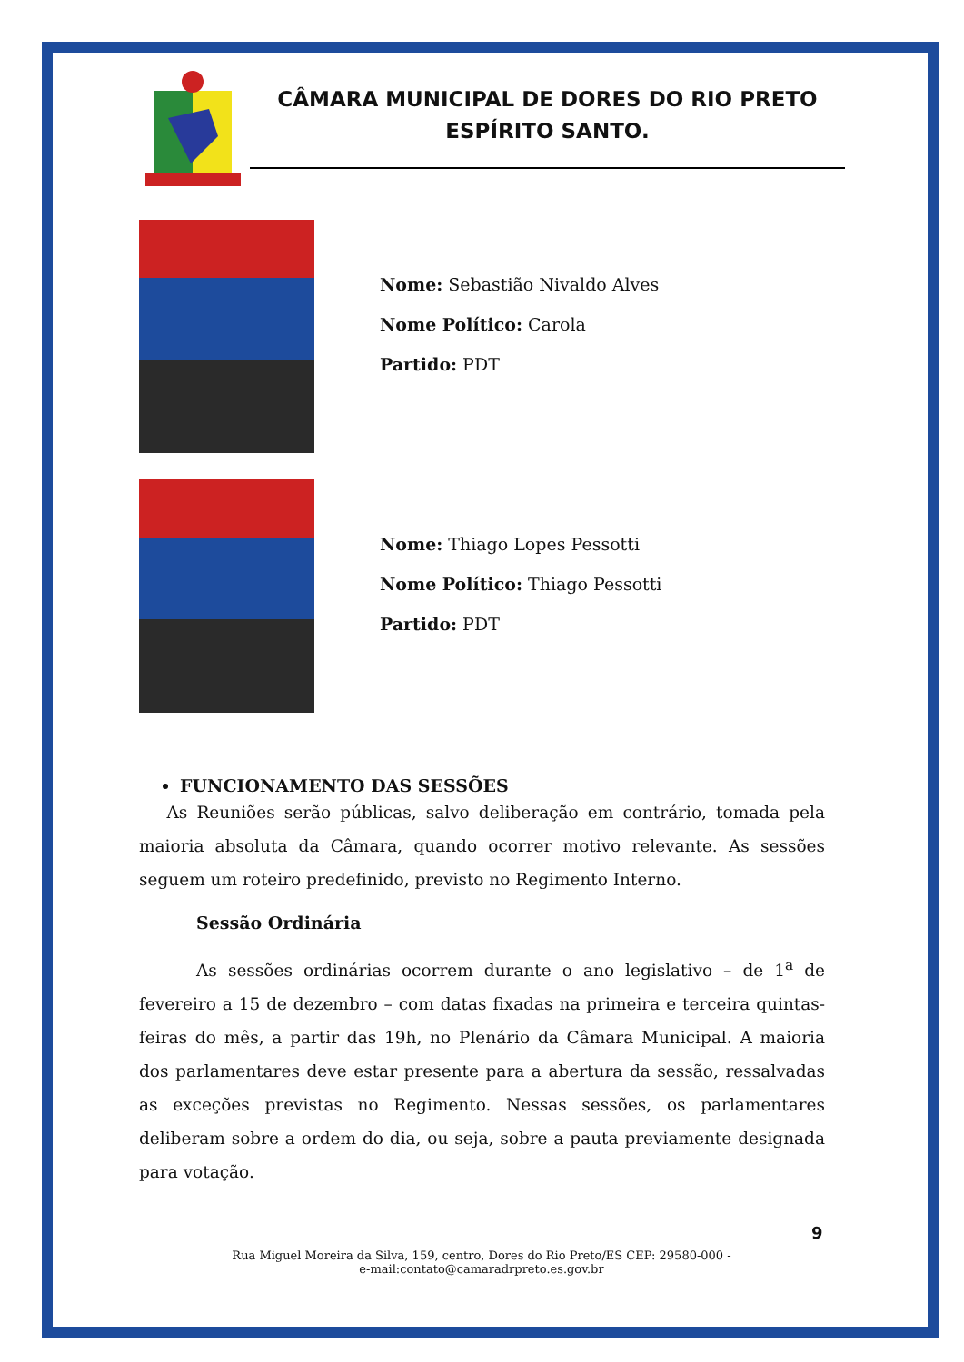CÂMARA MUNICIPAL DE DORES DO RIO PRETO
ESPÍRITO SANTO.
Nome: Sebastião Nivaldo Alves
Nome Político: Carola
Partido: PDT
Nome: Thiago Lopes Pessotti
Nome Político: Thiago Pessotti
Partido: PDT
FUNCIONAMENTO DAS SESSÕES
As Reuniões serão públicas, salvo deliberação em contrário, tomada pela maioria absoluta da Câmara, quando ocorrer motivo relevante. As sessões seguem um roteiro predefinido, previsto no Regimento Interno.
Sessão Ordinária
As sessões ordinárias ocorrem durante o ano legislativo – de 1<sup>a</sup> de fevereiro a 15 de dezembro – com datas fixadas na primeira e terceira quintas-feiras do mês, a partir das 19h, no Plenário da Câmara Municipal. A maioria dos parlamentares deve estar presente para a abertura da sessão, ressalvadas as exceções previstas no Regimento. Nessas sessões, os parlamentares deliberam sobre a ordem do dia, ou seja, sobre a pauta previamente designada para votação.
9
Rua Miguel Moreira da Silva, 159, centro, Dores do Rio Preto/ES CEP: 29580-000 -
e-mail:contato@camaradrpreto.es.gov.br